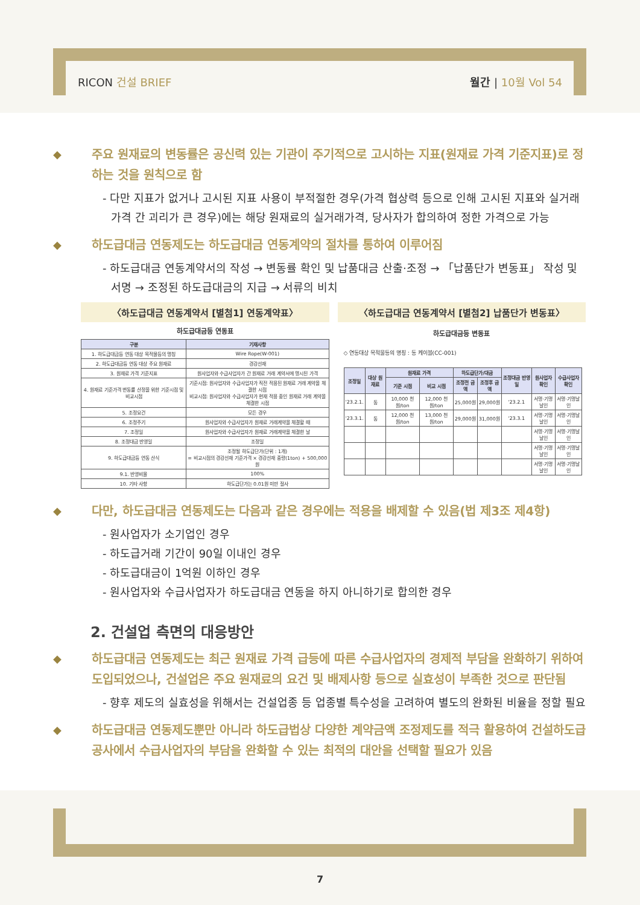RICON 건설 BRIEF 월간 | 10월 Vol 54
◆ 주요 원재료의 변동률은 공신력 있는 기관이 주기적으로 고시하는 지표(원재료 가격 기준지표)로 정하는 것을 원칙으로 함
- 다만 지표가 없거나 고시된 지표 사용이 부적절한 경우(가격 협상력 등으로 인해 고시된 지표와 실거래가격 간 괴리가 큰 경우)에는 해당 원재료의 실거래가격, 당사자가 합의하여 정한 가격으로 가능
◆ 하도급대금 연동제도는 하도급대금 연동계약의 절차를 통하여 이루어짐
- 하도급대금 연동계약서의 작성 → 변동률 확인 및 납품대금 산출·조정 → 「납품단가 변동표」 작성 및 서명 → 조정된 하도급대금의 지급 → 서류의 비치
〈하도급대금 연동계약서 [별첨1] 연동계약표〉
하도급대금등 연동표
| 구분 | 기재사항 |
| --- | --- |
| 1. 하도급대금등 연동 대상 목적물등의 명칭 | Wire Rope(W-001) |
| 2. 하도급대금등 연동 대상 주요 원재료 | 경강선재 |
| 3. 원재료 가격 기준지표 | 원사업자와 수급사업자가 간 원재료 거래 계약서에 명시된 가격 |
| 4. 원재료 기준가격 변동률 산정을 위한 기준시점 및 비교시점 | 기준시점: 원사업자와 수급사업자가 직전 적용된 원재료 거래 계약을 체결한 시점 비교시점: 원사업자와 수급사업자가 현재 적용 중인 원재료 거래 계약을 체결한 시점 |
| 5. 조정요건 | 모든 경우 |
| 6. 조정주기 | 원사업자와 수급사업자가 원재료 거래계약을 체결할 때 |
| 7. 조정일 | 원사업자와 수급사업자가 원재료 거래계약을 체결한 날 |
| 8. 조정대금 반영일 | 조정일 |
| 9. 하도급대금등 연동 산식 | 조정될 하도급단가(단위 : 1개) = 비교시점의 경강선재 기준가격 × 경강선재 중량(1ton) + 500,000원 |
| 9.1. 반영비율 | 100% |
| 10. 기타 사항 | 하도급단가는 0.01원 미만 절사 |
〈하도급대금 연동계약서 [별첨2] 납품단가 변동표〉
하도급대금등 변동표
◇ 연동대상 목적물등의 명칭 : 동 케이블(CC-001)
| 조정일 | 대상 원재료 | 원재료 가격 | | 하도급단가/대금 | | 조정대금 반영일 | 원사업자 확인 | 수급사업자 확인 |
| --- | --- | --- | --- | --- | --- | --- | --- | --- |
| | | 기준 시점 | 비교 시점 | 조정전 금액 | 조정후 금액 | | | |
| '23.2.1. | 동 | 10,000 천원/ton | 12,000 천원/ton | 25,000원 | 29,000원 | '23.2.1 | 서명·기명날인 | 서명·기명날인 |
| '23.3.1. | 동 | 12,000 천원/ton | 13,000 천원/ton | 29,000원 | 31,000원 | '23.3.1 | 서명·기명날인 | 서명·기명날인 |
| | | | | | | | 서명·기명날인 | 서명·기명날인 |
| | | | | | | | 서명·기명날인 | 서명·기명날인 |
| | | | | | | | 서명·기명날인 | 서명·기명날인 |
◆ 다만, 하도급대금 연동제도는 다음과 같은 경우에는 적용을 배제할 수 있음(법 제3조 제4항)
- 원사업자가 소기업인 경우
- 하도급거래 기간이 90일 이내인 경우
- 하도급대금이 1억원 이하인 경우
- 원사업자와 수급사업자가 하도급대금 연동을 하지 아니하기로 합의한 경우
2. 건설업 측면의 대응방안
◆ 하도급대금 연동제도는 최근 원재료 가격 급등에 따른 수급사업자의 경제적 부담을 완화하기 위하여 도입되었으나, 건설업은 주요 원재료의 요건 및 배제사항 등으로 실효성이 부족한 것으로 판단됨
- 향후 제도의 실효성을 위해서는 건설업종 등 업종별 특수성을 고려하여 별도의 완화된 비율을 정할 필요
◆ 하도급대금 연동제도뿐만 아니라 하도급법상 다양한 계약금액 조정제도를 적극 활용하여 건설하도급공사에서 수급사업자의 부담을 완화할 수 있는 최적의 대안을 선택할 필요가 있음
7